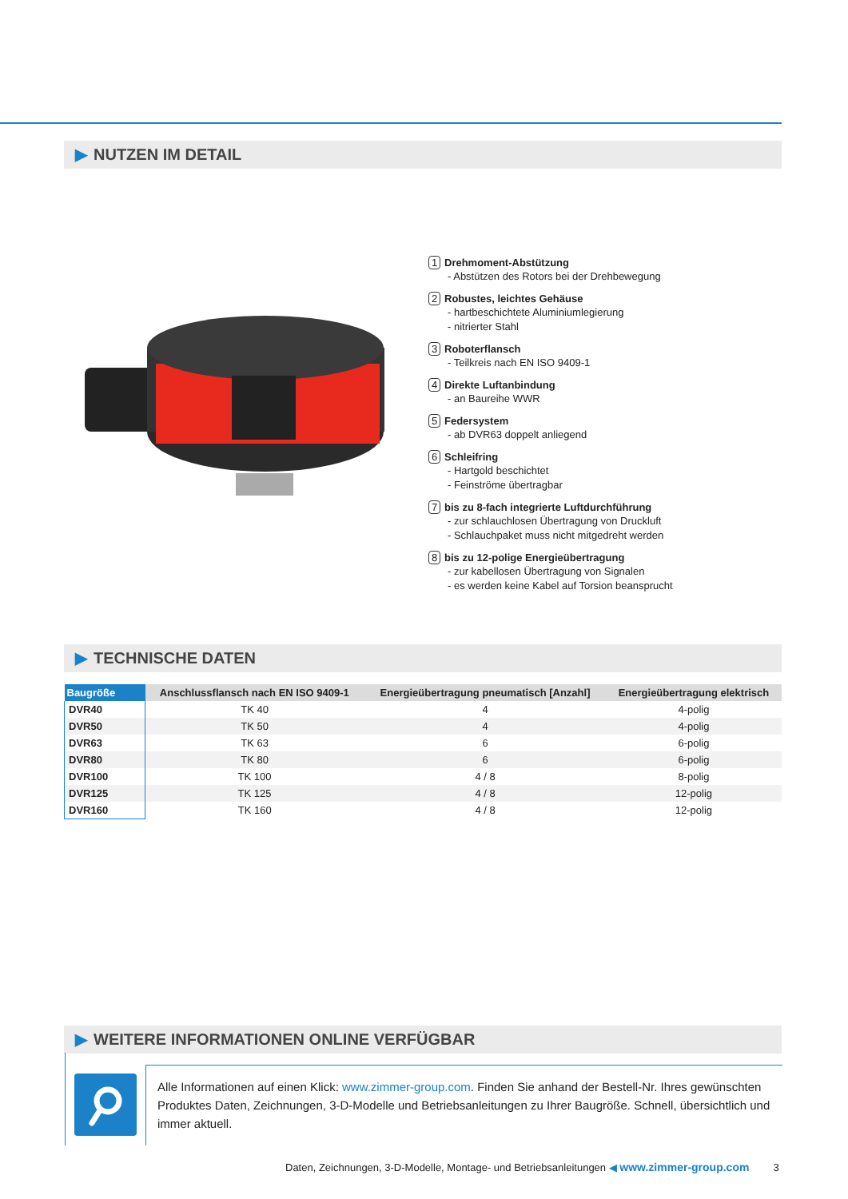▶ NUTZEN IM DETAIL
1 Drehmoment-Abstützung
- Abstützen des Rotors bei der Drehbewegung
2 Robustes, leichtes Gehäuse
- hartbeschichtete Aluminiumlegierung
- nitrierter Stahl
3 Roboterflansch
- Teilkreis nach EN ISO 9409-1
4 Direkte Luftanbindung
- an Baureihe WWR
5 Federsystem
- ab DVR63 doppelt anliegend
6 Schleifring
- Hartgold beschichtet
- Feinströme übertragbar
7 bis zu 8-fach integrierte Luftdurchführung
- zur schlauchlosen Übertragung von Druckluft
- Schlauchpaket muss nicht mitgedreht werden
8 bis zu 12-polige Energieübertragung
- zur kabellosen Übertragung von Signalen
- es werden keine Kabel auf Torsion beansprucht
▶ TECHNISCHE DATEN
| Baugröße | Anschlussflansch nach EN ISO 9409-1 | Energieübertragung pneumatisch [Anzahl] | Energieübertragung elektrisch |
| --- | --- | --- | --- |
| DVR40 | TK 40 | 4 | 4-polig |
| DVR50 | TK 50 | 4 | 4-polig |
| DVR63 | TK 63 | 6 | 6-polig |
| DVR80 | TK 80 | 6 | 6-polig |
| DVR100 | TK 100 | 4 / 8 | 8-polig |
| DVR125 | TK 125 | 4 / 8 | 12-polig |
| DVR160 | TK 160 | 4 / 8 | 12-polig |
▶ WEITERE INFORMATIONEN ONLINE VERFÜGBAR
Alle Informationen auf einen Klick: www.zimmer-group.com. Finden Sie anhand der Bestell-Nr. Ihres gewünschten Produktes Daten, Zeichnungen, 3-D-Modelle und Betriebsanleitungen zu Ihrer Baugröße. Schnell, übersichtlich und immer aktuell.
Daten, Zeichnungen, 3-D-Modelle, Montage- und Betriebsanleitungen ◀ www.zimmer-group.com 3